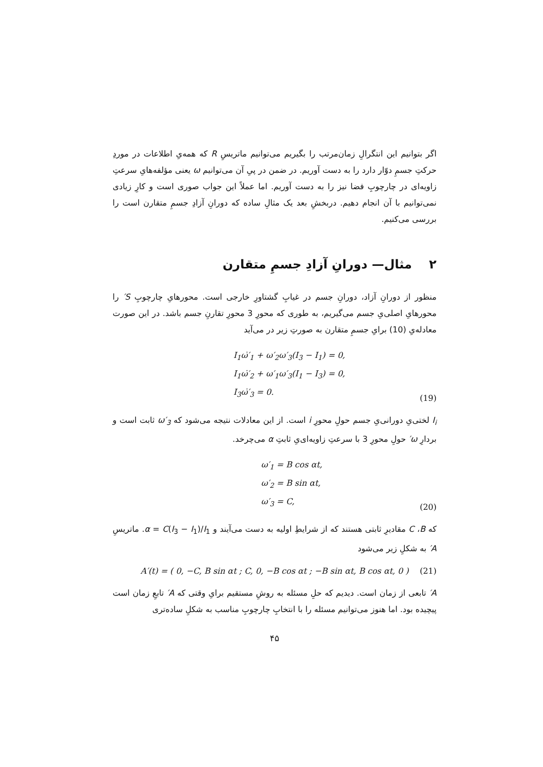اگر بتوانیم این انتگرالِ زمان‌مرتب را بگیریم می‌توانیم ماتریسِ R که همه‌یِ اطلاعات در موردِ حرکتِ جسمِ دوّار دارد را به دست آوریم. در ضمن در پیِ آن می‌توانیم ω یعنی مؤلفه‌هایِ سرعتِ زاویه‌ای در چارچوبِ فضا نیز را به دست آوریم. اما عملاً این جواب صوری است و کارِ زیادی نمی‌توانیم با آن انجام دهیم. دربخشِ بعد یک مثالِ ساده که دورانِ آزادِ جسمِ متقارن است را بررسی می‌کنیم.
۲ مثال— دورانِ آزادِ جسمِ متقارن
منظور از دورانِ آزاد، دورانِ جسم در غیابِ گشتاورِ خارجی است. محورهایِ چارچوبِ S′ را محورهایِ اصلی‌یِ جسم می‌گیریم، به طوری که محورِ 3 محورِ تقارنِ جسم باشد. در این صورت معادله‌یِ (10) برایِ جسمِ متقارن به صورتِ زیر در می‌آید
I<sub>1</sub>ω̇′<sub>1</sub> + ω′<sub>2</sub>ω′<sub>3</sub>(I<sub>3</sub> − I<sub>1</sub>) = 0,
I<sub>1</sub>ω̇′<sub>2</sub> + ω′<sub>1</sub>ω′<sub>3</sub>(I<sub>1</sub> − I<sub>3</sub>) = 0,
I<sub>3</sub>ω̇′<sub>3</sub> = 0.
(19)
I<sub>i</sub> لختی‌یِ دورانی‌یِ جسم حولِ محورِ i است. از این معادلات نتیجه می‌شود که ω′<sub>3</sub> ثابت است و بردارِ ω′ حولِ محورِ 3 با سرعتِ زاویه‌ای‌یِ ثابتِ α می‌چرخد.
ω′<sub>1</sub> = B cos αt,
ω′<sub>2</sub> = B sin αt,
ω′<sub>3</sub> = C,
(20)
که C ،B مقادیرِ ثابتی هستند که از شرایطِ اولیه به دست می‌آیند و α = C(I<sub>3</sub> − I<sub>1</sub>)/I<sub>1</sub>. ماتریسِ A′ به شکلِ زیر می‌شود
A′(t) = ( 0, −C, B sin αt ; C, 0, −B cos αt ; −B sin αt, B cos αt, 0 )
(21)
A′ تابعی از زمان است. دیدیم که حلِ مسئله به روشِ مستقیم برایِ وقتی که A′ تابعِ زمان است پیچیده بود. اما هنوز می‌توانیم مسئله را با انتخابِ چارچوبِ مناسب به شکلِ ساده‌تری
۴۵